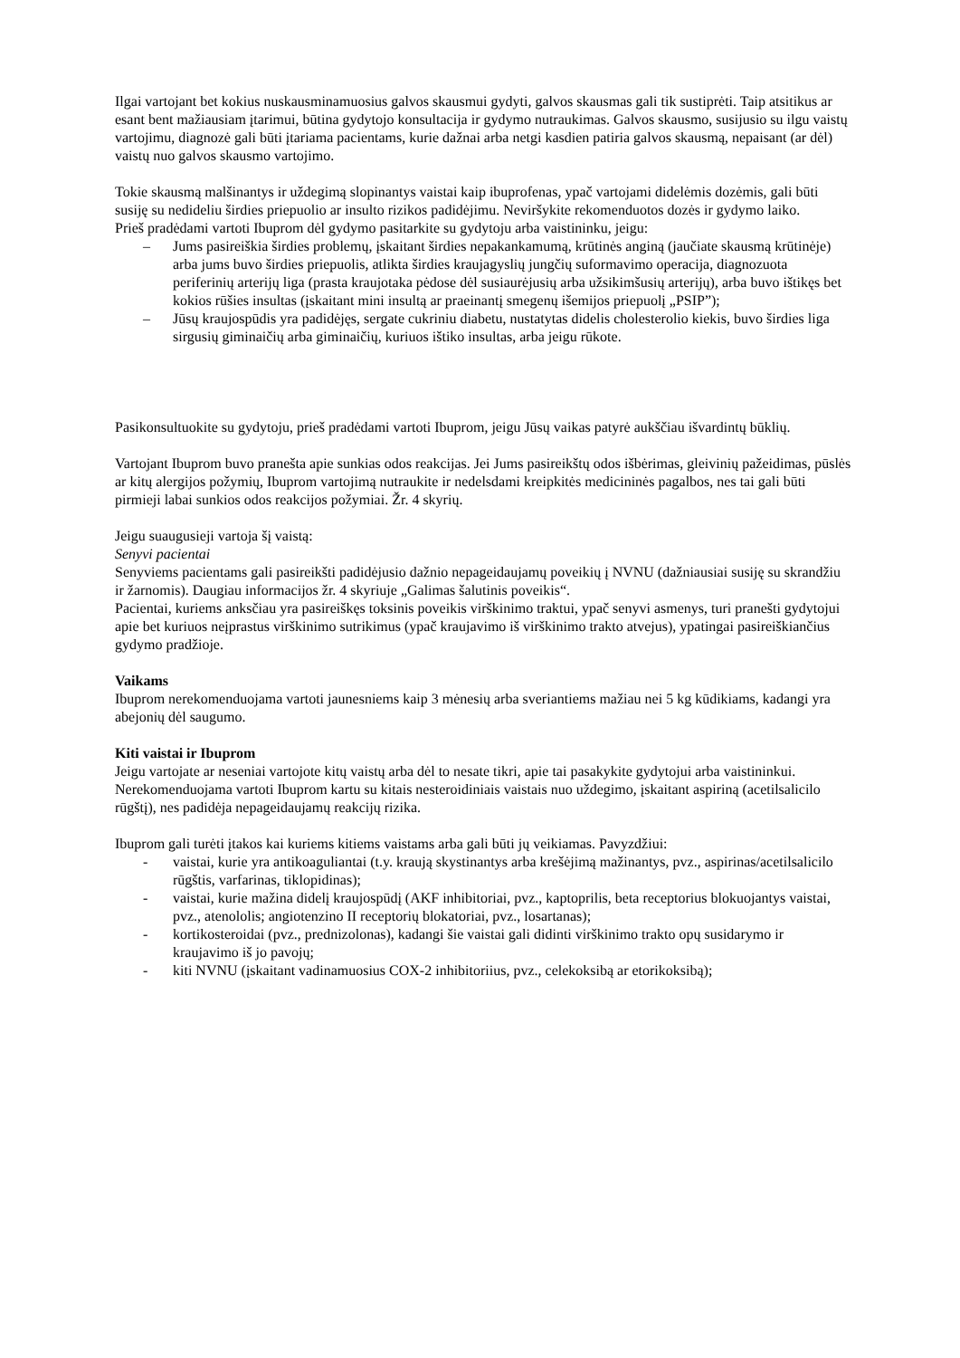Ilgai vartojant bet kokius nuskausminamuosius galvos skausmui gydyti, galvos skausmas gali tik sustiprėti. Taip atsitikus ar esant bent mažiausiam įtarimui, būtina gydytojo konsultacija ir gydymo nutraukimas. Galvos skausmo, susijusio su ilgu vaistų vartojimu, diagnozė gali būti įtariama pacientams, kurie dažnai arba netgi kasdien patiria galvos skausmą, nepaisant (ar dėl) vaistų nuo galvos skausmo vartojimo.
Tokie skausmą malšinantys ir uždegimą slopinantys vaistai kaip ibuprofenas, ypač vartojami didelėmis dozėmis, gali būti susiję su nedideliu širdies priepuolio ar insulto rizikos padidėjimu. Neviršykite rekomenduotos dozės ir gydymo laiko.
Prieš pradėdami vartoti Ibuprom dėl gydymo pasitarkite su gydytoju arba vaistininku, jeigu:
– Jums pasireiškia širdies problemų, įskaitant širdies nepakankamumą, krūtinės anginą (jaučiate skausmą krūtinėje) arba jums buvo širdies priepuolis, atlikta širdies kraujagyslių jungčių suformavimo operacija, diagnozuota periferinių arterijų liga (prasta kraujotaka pėdose dėl susiaurėjusių arba užsikimšusių arterijų), arba buvo ištikęs bet kokios rūšies insultas (įskaitant mini insultą ar praeinantį smegenų išemijos priepuolį „PSIP”);
– Jūsų kraujospūdis yra padidėjęs, sergate cukriniu diabetu, nustatytas didelis cholesterolio kiekis, buvo širdies liga sirgusių giminaičių arba giminaičių, kuriuos ištiko insultas, arba jeigu rūkote.
Pasikonsultuokite su gydytoju, prieš pradėdami vartoti Ibuprom, jeigu Jūsų vaikas patyrė aukščiau išvardintų būklių.
Vartojant Ibuprom buvo pranešta apie sunkias odos reakcijas. Jei Jums pasireikštų odos išbėrimas, gleivinių pažeidimas, pūslės ar kitų alergijos požymių, Ibuprom vartojimą nutraukite ir nedelsdami kreipkitės medicininės pagalbos, nes tai gali būti pirmieji labai sunkios odos reakcijos požymiai. Žr. 4 skyrių.
Jeigu suaugusieji vartoja šį vaistą:
Senyvi pacientai
Senyviems pacientams gali pasireikšti padidėjusio dažnio nepageidaujamų poveikių į NVNU (dažniausiai susiję su skrandžiu ir žarnomis). Daugiau informacijos žr. 4 skyriuje „Galimas šalutinis poveikis“.
Pacientai, kuriems anksčiau yra pasireiškęs toksinis poveikis virškinimo traktui, ypač senyvi asmenys, turi pranešti gydytojui apie bet kuriuos neįprastus virškinimo sutrikimus (ypač kraujavimo iš virškinimo trakto atvejus), ypatingai pasireiškiančius gydymo pradžioje.
Vaikams
Ibuprom nerekomenduojama vartoti jaunesniems kaip 3 mėnesių arba sveriantiems mažiau nei 5 kg kūdikiams, kadangi yra abejonių dėl saugumo.
Kiti vaistai ir Ibuprom
Jeigu vartojate ar neseniai vartojote kitų vaistų arba dėl to nesate tikri, apie tai pasakykite gydytojui arba vaistininkui.
Nerekomenduojama vartoti Ibuprom kartu su kitais nesteroidiniais vaistais nuo uždegimo, įskaitant aspiriną (acetilsalicilo rūgštį), nes padidėja nepageidaujamų reakcijų rizika.
Ibuprom gali turėti įtakos kai kuriems kitiems vaistams arba gali būti jų veikiamas. Pavyzdžiui:
- vaistai, kurie yra antikoaguliantai (t.y. kraują skystinantys arba krešėjimą mažinantys, pvz., aspirinas/acetilsalicilo rūgštis, varfarinas, tiklopidinas);
- vaistai, kurie mažina didelį kraujospūdį (AKF inhibitoriai, pvz., kaptoprilis, beta receptorius blokuojantys vaistai, pvz., atenololis; angiotenzino II receptorių blokatoriai, pvz., losartanas);
- kortikosteroidai (pvz., prednizolonas), kadangi šie vaistai gali didinti virškinimo trakto opų susidarymo ir kraujavimo iš jo pavojų;
- kiti NVNU (įskaitant vadinamuosius COX-2 inhibitoriius, pvz., celekoksibą ar etorikoksibą);